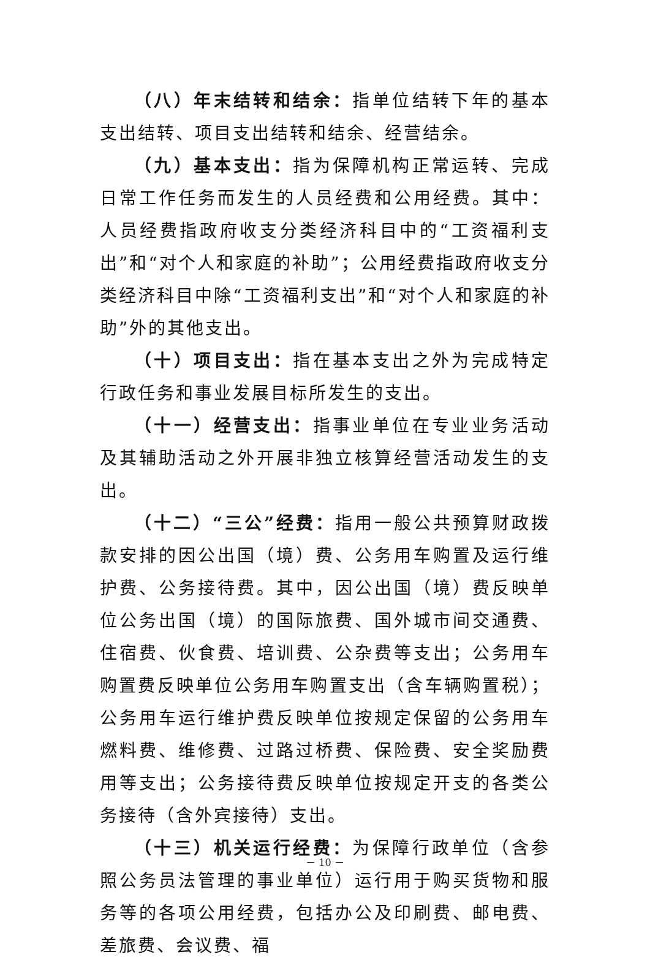（八）年末结转和结余：指单位结转下年的基本支出结转、项目支出结转和结余、经营结余。
（九）基本支出：指为保障机构正常运转、完成日常工作任务而发生的人员经费和公用经费。其中：人员经费指政府收支分类经济科目中的“工资福利支出”和“对个人和家庭的补助”；公用经费指政府收支分类经济科目中除“工资福利支出”和“对个人和家庭的补助”外的其他支出。
（十）项目支出：指在基本支出之外为完成特定行政任务和事业发展目标所发生的支出。
（十一）经营支出：指事业单位在专业业务活动及其辅助活动之外开展非独立核算经营活动发生的支出。
（十二）“三公”经费：指用一般公共预算财政拨款安排的因公出国（境）费、公务用车购置及运行维护费、公务接待费。其中，因公出国（境）费反映单位公务出国（境）的国际旅费、国外城市间交通费、住宿费、伙食费、培训费、公杂费等支出；公务用车购置费反映单位公务用车购置支出（含车辆购置税）；公务用车运行维护费反映单位按规定保留的公务用车燃料费、维修费、过路过桥费、保险费、安全奖励费用等支出；公务接待费反映单位按规定开支的各类公务接待（含外宾接待）支出。
（十三）机关运行经费：为保障行政单位（含参照公务员法管理的事业单位）运行用于购买货物和服务等的各项公用经费，包括办公及印刷费、邮电费、差旅费、会议费、福
－ 10 －